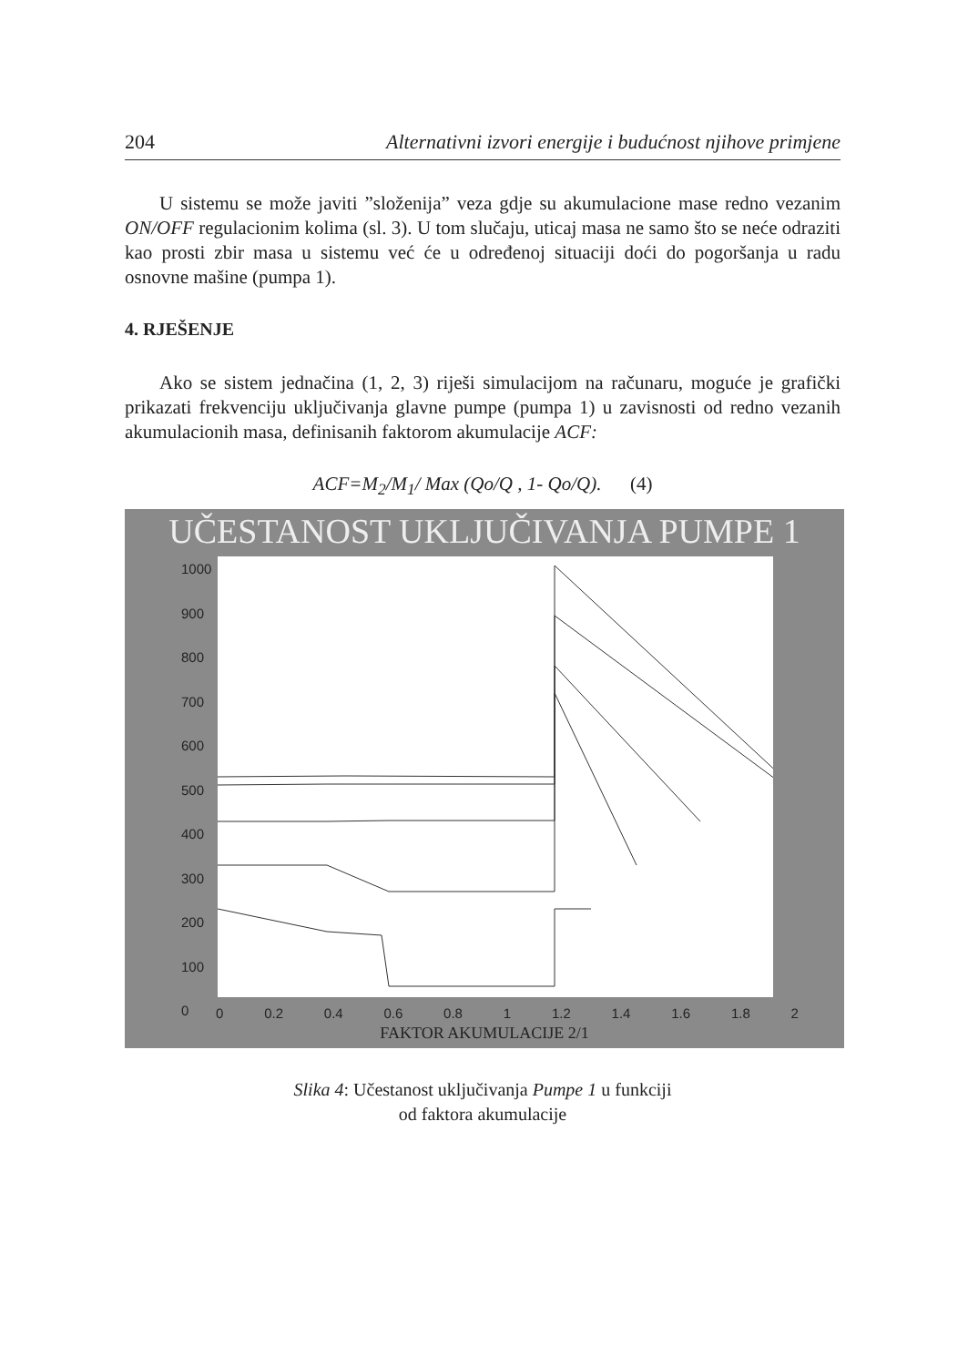204 Alternativni izvori energije i budućnost njihove primjene
U sistemu se može javiti ”složenija” veza gdje su akumulacione mase redno vezanim ON/OFF regulacionim kolima (sl. 3). U tom slučaju, uticaj masa ne samo što se neće odraziti kao prosti zbir masa u sistemu već će u određenoj situaciji doći do pogoršanja u radu osnovne mašine (pumpa 1).
4. RJEŠENJE
Ako se sistem jednačina (1, 2, 3) riješi simulacijom na računaru, moguće je grafički prikazati frekvenciju uključivanja glavne pumpe (pumpa 1) u zavisnosti od redno vezanih akumulacionih masa, definisanih faktorom akumulacije ACF:
ACF=M<sub>2</sub>/M<sub>1</sub>/ Max (Qo/Q , 1- Qo/Q). (4)
UČESTANOST UKLJUČIVANJA PUMPE 1
1000
900
800
700
600
500
400
300
200
100
0
0 0.2 0.4 0.6 0.8 1 1.2 1.4 1.6 1.8 2
FAKTOR AKUMULACIJE 2/1
Slika 4: Učestanost uključivanja Pumpe 1 u funkciji
od faktora akumulacije